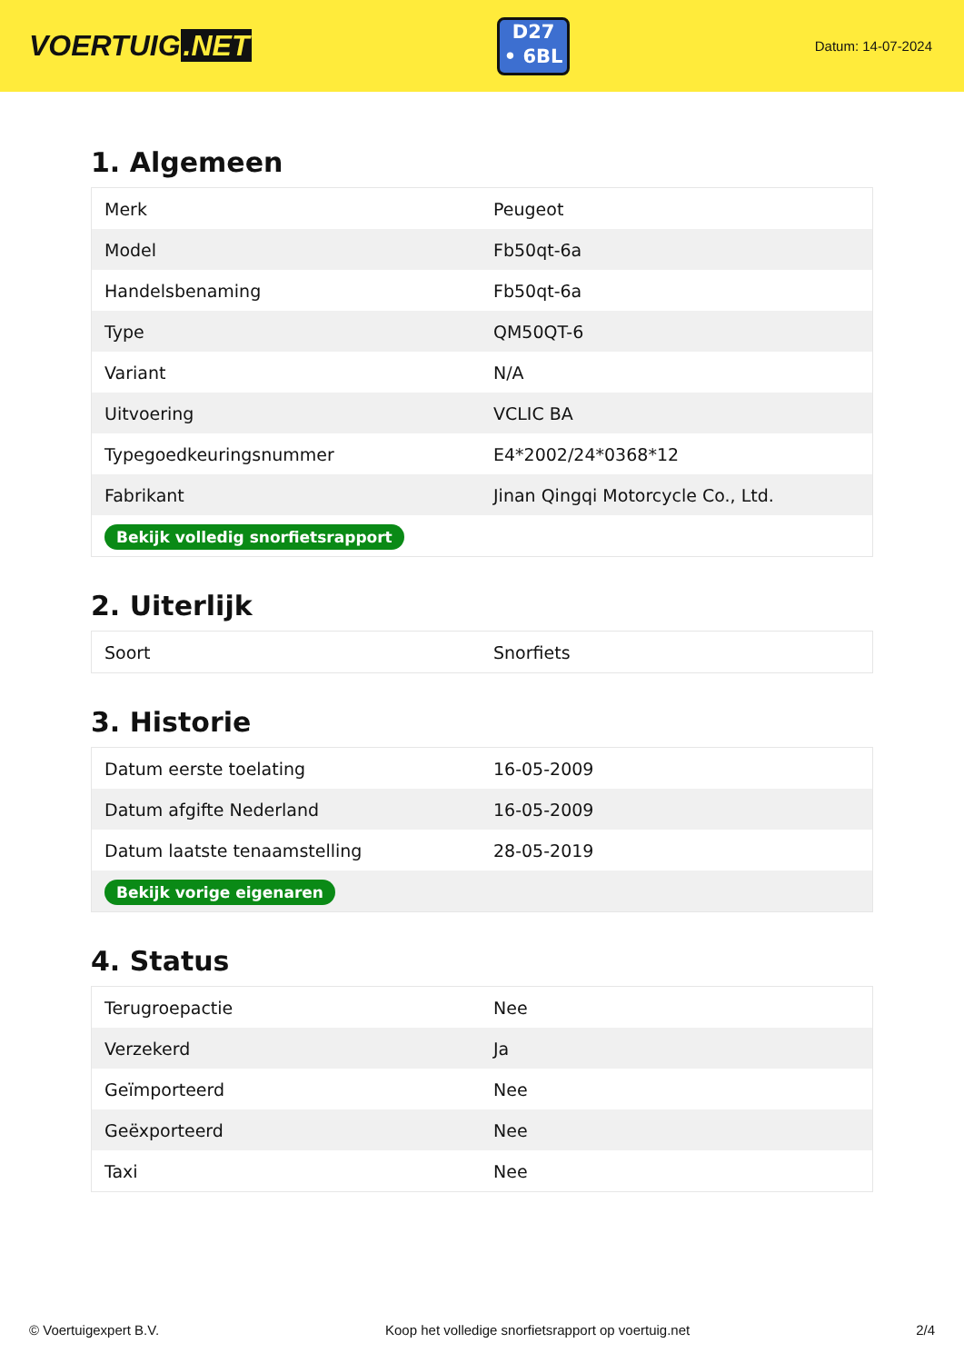VOERTUIG.NET
D27
• 6BL
Datum: 14-07-2024
1. Algemeen
| Merk | Peugeot |
| Model | Fb50qt-6a |
| Handelsbenaming | Fb50qt-6a |
| Type | QM50QT-6 |
| Variant | N/A |
| Uitvoering | VCLIC BA |
| Typegoedkeuringsnummer | E4*2002/24*0368*12 |
| Fabrikant | Jinan Qingqi Motorcycle Co., Ltd. |
| Bekijk volledig snorfietsrapport | |
2. Uiterlijk
| Soort | Snorfiets |
3. Historie
| Datum eerste toelating | 16-05-2009 |
| Datum afgifte Nederland | 16-05-2009 |
| Datum laatste tenaamstelling | 28-05-2019 |
| Bekijk vorige eigenaren | |
4. Status
| Terugroepactie | Nee |
| Verzekerd | Ja |
| Geïmporteerd | Nee |
| Geëxporteerd | Nee |
| Taxi | Nee |
© Voertuigexpert B.V. Koop het volledige snorfietsrapport op voertuig.net 2/4